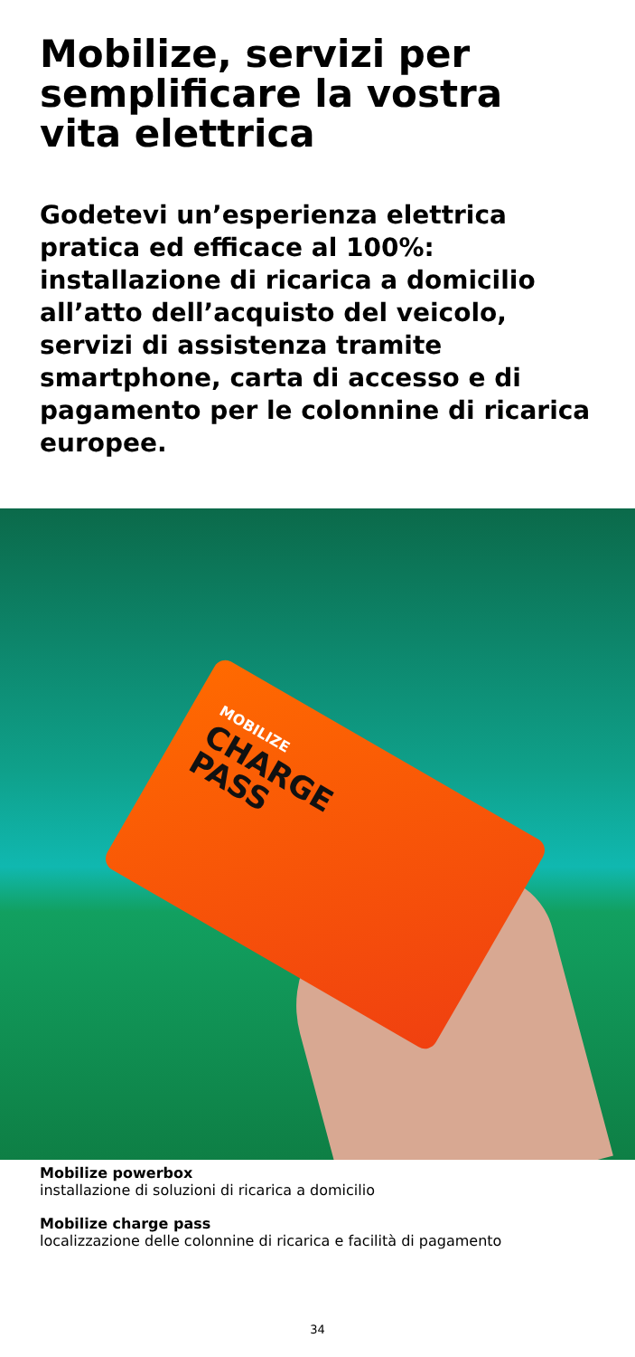Mobilize, servizi per semplificare la vostra vita elettrica
Godetevi un’esperienza elettrica pratica ed efficace al 100%: installazione di ricarica a domicilio all’atto dell’acquisto del veicolo, servizi di assistenza tramite smartphone, carta di accesso e di pagamento per le colonnine di ricarica europee.
MOBILIZE
CHARGE
PASS
Mobilize powerbox
installazione di soluzioni di ricarica a domicilio
Mobilize charge pass
localizzazione delle colonnine di ricarica e facilità di pagamento
34